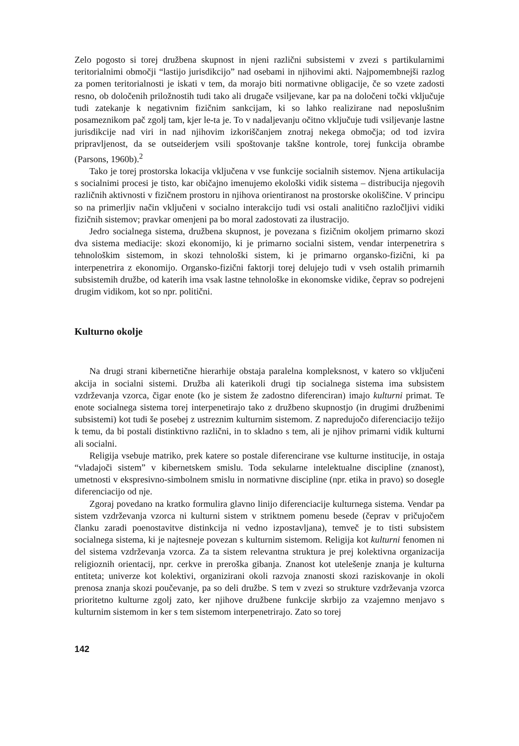Zelo pogosto si torej družbena skupnost in njeni različni subsistemi v zvezi s partikularnimi teritorialnimi območji “lastijo jurisdikcijo” nad osebami in njihovimi akti. Najpomembnejši razlog za pomen teritorialnosti je iskati v tem, da morajo biti normativne obligacije, če so vzete zadosti resno, ob določenih priložnostih tudi tako ali drugače vsiljevane, kar pa na določeni točki vključuje tudi zatekanje k negativnim fizičnim sankcijam, ki so lahko realizirane nad neposlušnim posameznikom pač zgolj tam, kjer le-ta je. To v nadaljevanju očitno vključuje tudi vsiljevanje lastne jurisdikcije nad viri in nad njihovim izkoriščanjem znotraj nekega območja; od tod izvira pripravljenost, da se outseiderjem vsili spoštovanje takšne kontrole, torej funkcija obrambe (Parsons, 1960b).<sup>2</sup>
Tako je torej prostorska lokacija vključena v vse funkcije socialnih sistemov. Njena artikulacija s socialnimi procesi je tisto, kar običajno imenujemo ekološki vidik sistema – distribucija njegovih različnih aktivnosti v fizičnem prostoru in njihova orientiranost na prostorske okoliščine. V principu so na primerljiv način vključeni v socialno interakcijo tudi vsi ostali analitično razločljivi vidiki fizičnih sistemov; pravkar omenjeni pa bo moral zadostovati za ilustracijo.
Jedro socialnega sistema, družbena skupnost, je povezana s fizičnim okoljem primarno skozi dva sistema mediacije: skozi ekonomijo, ki je primarno socialni sistem, vendar interpenetrira s tehnološkim sistemom, in skozi tehnološki sistem, ki je primarno organsko-fizični, ki pa interpenetrira z ekonomijo. Organsko-fizični faktorji torej delujejo tudi v vseh ostalih primarnih subsistemih družbe, od katerih ima vsak lastne tehnološke in ekonomske vidike, čeprav so podrejeni drugim vidikom, kot so npr. politični.
Kulturno okolje
Na drugi strani kibernetične hierarhije obstaja paralelna kompleksnost, v katero so vključeni akcija in socialni sistemi. Družba ali katerikoli drugi tip socialnega sistema ima subsistem vzdrževanja vzorca, čigar enote (ko je sistem že zadostno diferenciran) imajo kulturni primat. Te enote socialnega sistema torej interpenetirajo tako z družbeno skupnostjo (in drugimi družbenimi subsistemi) kot tudi še posebej z ustreznim kulturnim sistemom. Z napredujočo diferenciacijo težijo k temu, da bi postali distinktivno različni, in to skladno s tem, ali je njihov primarni vidik kulturni ali socialni.
Religija vsebuje matriko, prek katere so postale diferencirane vse kulturne institucije, in ostaja “vladajoči sistem” v kibernetskem smislu. Toda sekularne intelektualne discipline (znanost), umetnosti v ekspresivno-simbolnem smislu in normativne discipline (npr. etika in pravo) so dosegle diferenciacijo od nje.
Zgoraj povedano na kratko formulira glavno linijo diferenciacije kulturnega sistema. Vendar pa sistem vzdrževanja vzorca ni kulturni sistem v striktnem pomenu besede (čeprav v pričujočem članku zaradi poenostavitve distinkcija ni vedno izpostavljana), temveč je to tisti subsistem socialnega sistema, ki je najtesneje povezan s kulturnim sistemom. Religija kot kulturni fenomen ni del sistema vzdrževanja vzorca. Za ta sistem relevantna struktura je prej kolektivna organizacija religioznih orientacij, npr. cerkve in preroška gibanja. Znanost kot utelešenje znanja je kulturna entiteta; univerze kot kolektivi, organizirani okoli razvoja znanosti skozi raziskovanje in okoli prenosa znanja skozi poučevanje, pa so deli družbe. S tem v zvezi so strukture vzdrževanja vzorca prioritetno kulturne zgolj zato, ker njihove družbene funkcije skrbijo za vzajemno menjavo s kulturnim sistemom in ker s tem sistemom interpenetrirajo. Zato so torej
142